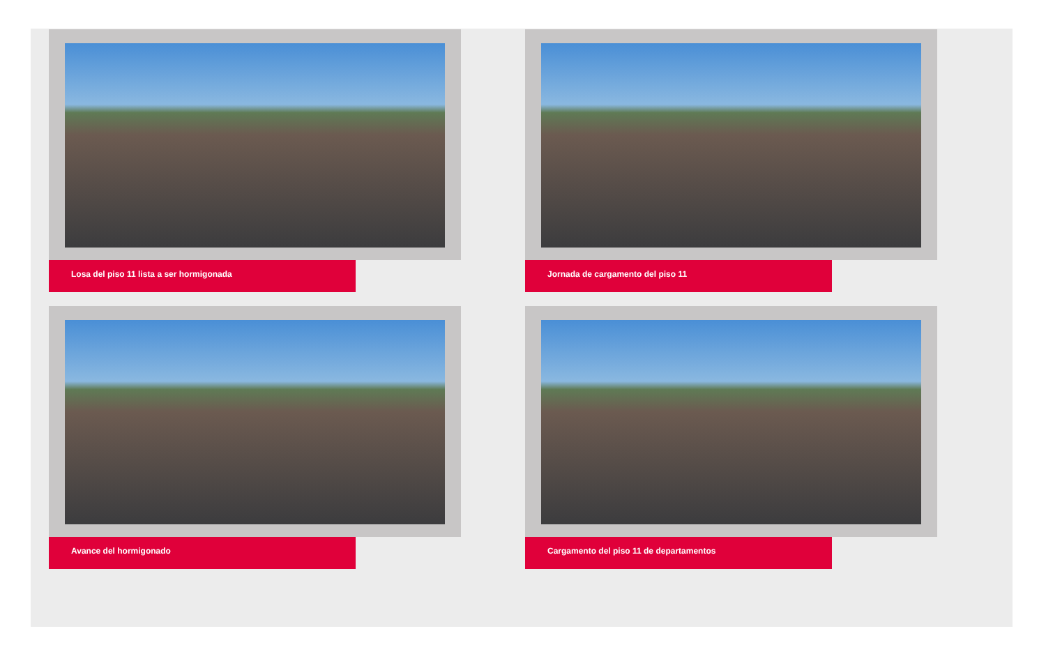Losa del piso 11 lista a ser hormigonada
Jornada de cargamento del piso 11
Avance del hormigonado
Cargamento del piso 11 de departamentos